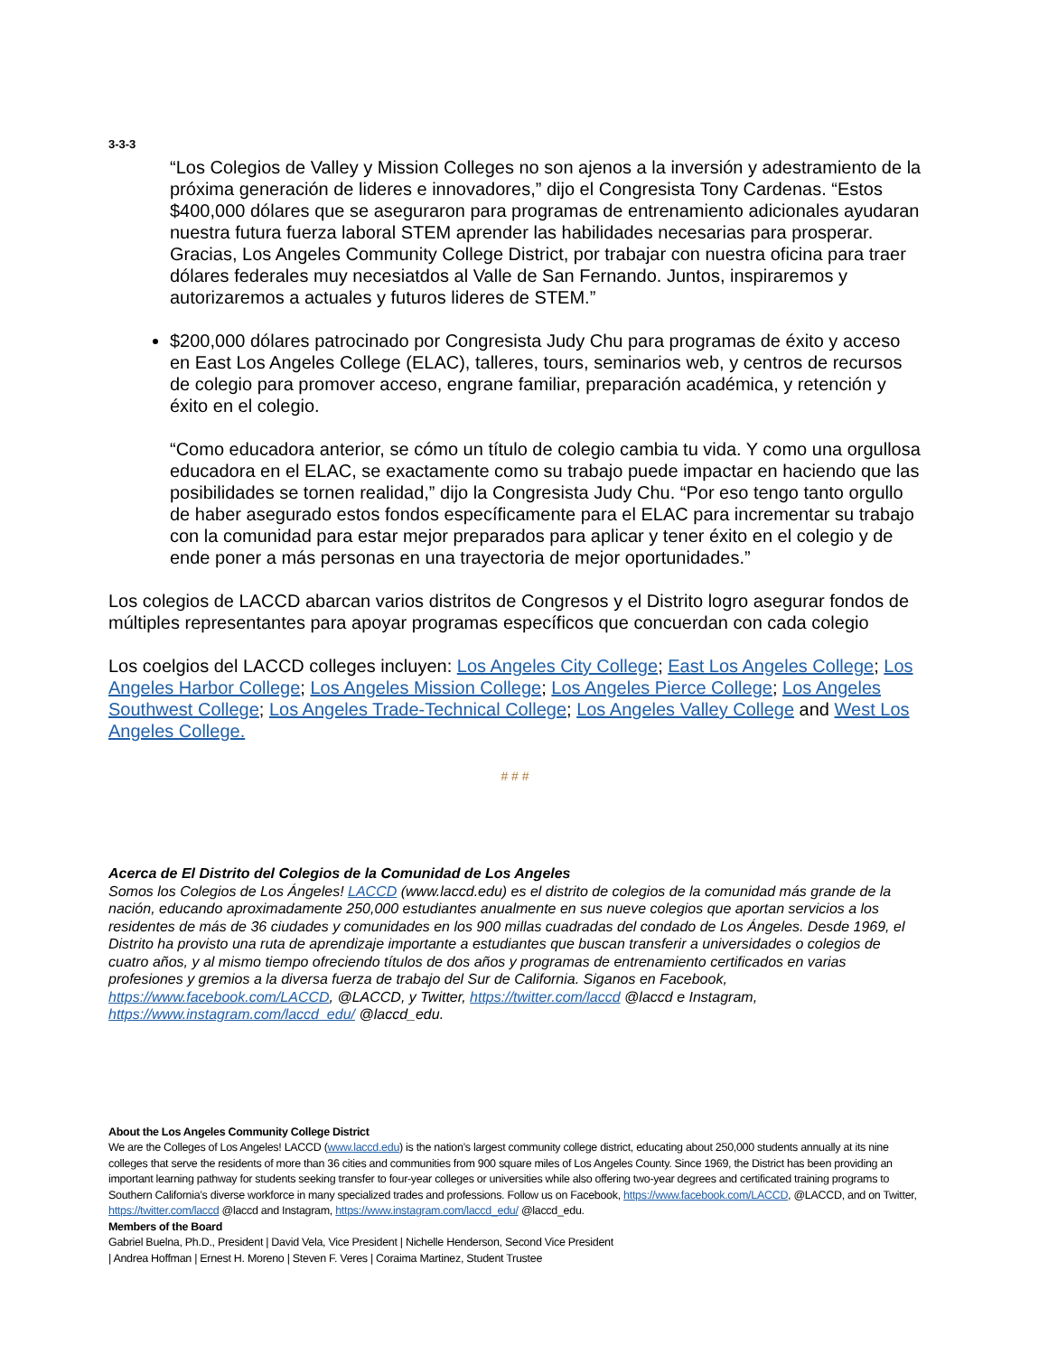3-3-3
“Los Colegios de Valley y Mission Colleges no son ajenos a la inversión y adestramiento de la próxima generación de lideres e innovadores,” dijo el Congresista Tony Cardenas. “Estos $400,000 dólares que se aseguraron para programas de entrenamiento adicionales ayudaran nuestra futura fuerza laboral STEM aprender las habilidades necesarias para prosperar. Gracias, Los Angeles Community College District, por trabajar con nuestra oficina para traer dólares federales muy necesiatdos al Valle de San Fernando. Juntos, inspiraremos y autorizaremos a actuales y futuros lideres de STEM.”
$200,000 dólares patrocinado por Congresista Judy Chu para programas de éxito y acceso en East Los Angeles College (ELAC), talleres, tours, seminarios web, y centros de recursos de colegio para promover acceso, engrane familiar, preparación académica, y retención y éxito en el colegio.
“Como educadora anterior, se cómo un título de colegio cambia tu vida. Y como una orgullosa educadora en el ELAC, se exactamente como su trabajo puede impactar en haciendo que las posibilidades se tornen realidad,” dijo la Congresista Judy Chu. “Por eso tengo tanto orgullo de haber asegurado estos fondos específicamente para el ELAC para incrementar su trabajo con la comunidad para estar mejor preparados para aplicar y tener éxito en el colegio y de ende poner a más personas en una trayectoria de mejor oportunidades.”
Los colegios de LACCD abarcan varios distritos de Congresos y el Distrito logro asegurar fondos de múltiples representantes para apoyar programas específicos que concuerdan con cada colegio
Los coelgios del LACCD colleges incluyen: Los Angeles City College; East Los Angeles College; Los Angeles Harbor College; Los Angeles Mission College; Los Angeles Pierce College; Los Angeles Southwest College; Los Angeles Trade-Technical College; Los Angeles Valley College and West Los Angeles College.
# # #
Acerca de El Distrito del Colegios de la Comunidad de Los Angeles
Somos los Colegios de Los Ángeles! LACCD (www.laccd.edu) es el distrito de colegios de la comunidad más grande de la nación, educando aproximadamente 250,000 estudiantes anualmente en sus nueve colegios que aportan servicios a los residentes de más de 36 ciudades y comunidades en los 900 millas cuadradas del condado de Los Ángeles. Desde 1969, el Distrito ha provisto una ruta de aprendizaje importante a estudiantes que buscan transferir a universidades o colegios de cuatro años, y al mismo tiempo ofreciendo títulos de dos años y programas de entrenamiento certificados en varias profesiones y gremios a la diversa fuerza de trabajo del Sur de California. Siganos en Facebook, https://www.facebook.com/LACCD, @LACCD, y Twitter, https://twitter.com/laccd @laccd e Instagram, https://www.instagram.com/laccd_edu/ @laccd_edu.
About the Los Angeles Community College District
We are the Colleges of Los Angeles! LACCD (www.laccd.edu) is the nation’s largest community college district, educating about 250,000 students annually at its nine colleges that serve the residents of more than 36 cities and communities from 900 square miles of Los Angeles County. Since 1969, the District has been providing an important learning pathway for students seeking transfer to four-year colleges or universities while also offering two-year degrees and certificated training programs to Southern California’s diverse workforce in many specialized trades and professions. Follow us on Facebook, https://www.facebook.com/LACCD, @LACCD, and on Twitter, https://twitter.com/laccd @laccd and Instagram, https://www.instagram.com/laccd_edu/ @laccd_edu.
Members of the Board
Gabriel Buelna, Ph.D., President | David Vela, Vice President | Nichelle Henderson, Second Vice President
| Andrea Hoffman | Ernest H. Moreno | Steven F. Veres | Coraima Martinez, Student Trustee